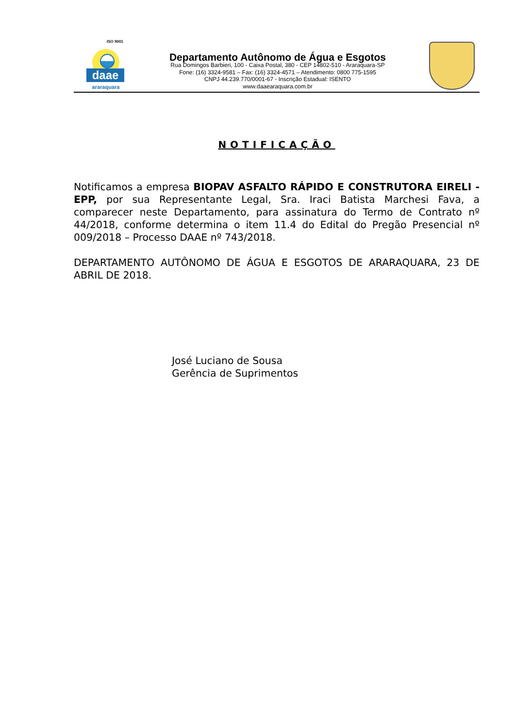ISO 9001
daae
araraquara
Departamento Autônomo de Água e Esgotos
Rua Domingos Barbieri, 100 - Caixa Postal, 380 - CEP 14802-510 - Araraquara-SP
Fone: (16) 3324-9581 – Fax: (16) 3324-4571 – Atendimento: 0800 775-1595
CNPJ 44.239.770/0001-67 - Inscrição Estadual: ISENTO
www.daaearaquara.com.br
NOTIFICAÇÃO
Notificamos a empresa BIOPAV ASFALTO RÁPIDO E CONSTRUTORA EIRELI - EPP, por sua Representante Legal, Sra. Iraci Batista Marchesi Fava, a comparecer neste Departamento, para assinatura do Termo de Contrato nº 44/2018, conforme determina o item 11.4 do Edital do Pregão Presencial nº 009/2018 – Processo DAAE nº 743/2018.
DEPARTAMENTO AUTÔNOMO DE ÁGUA E ESGOTOS DE ARARAQUARA, 23 DE ABRIL DE 2018.
José Luciano de Sousa
Gerência de Suprimentos